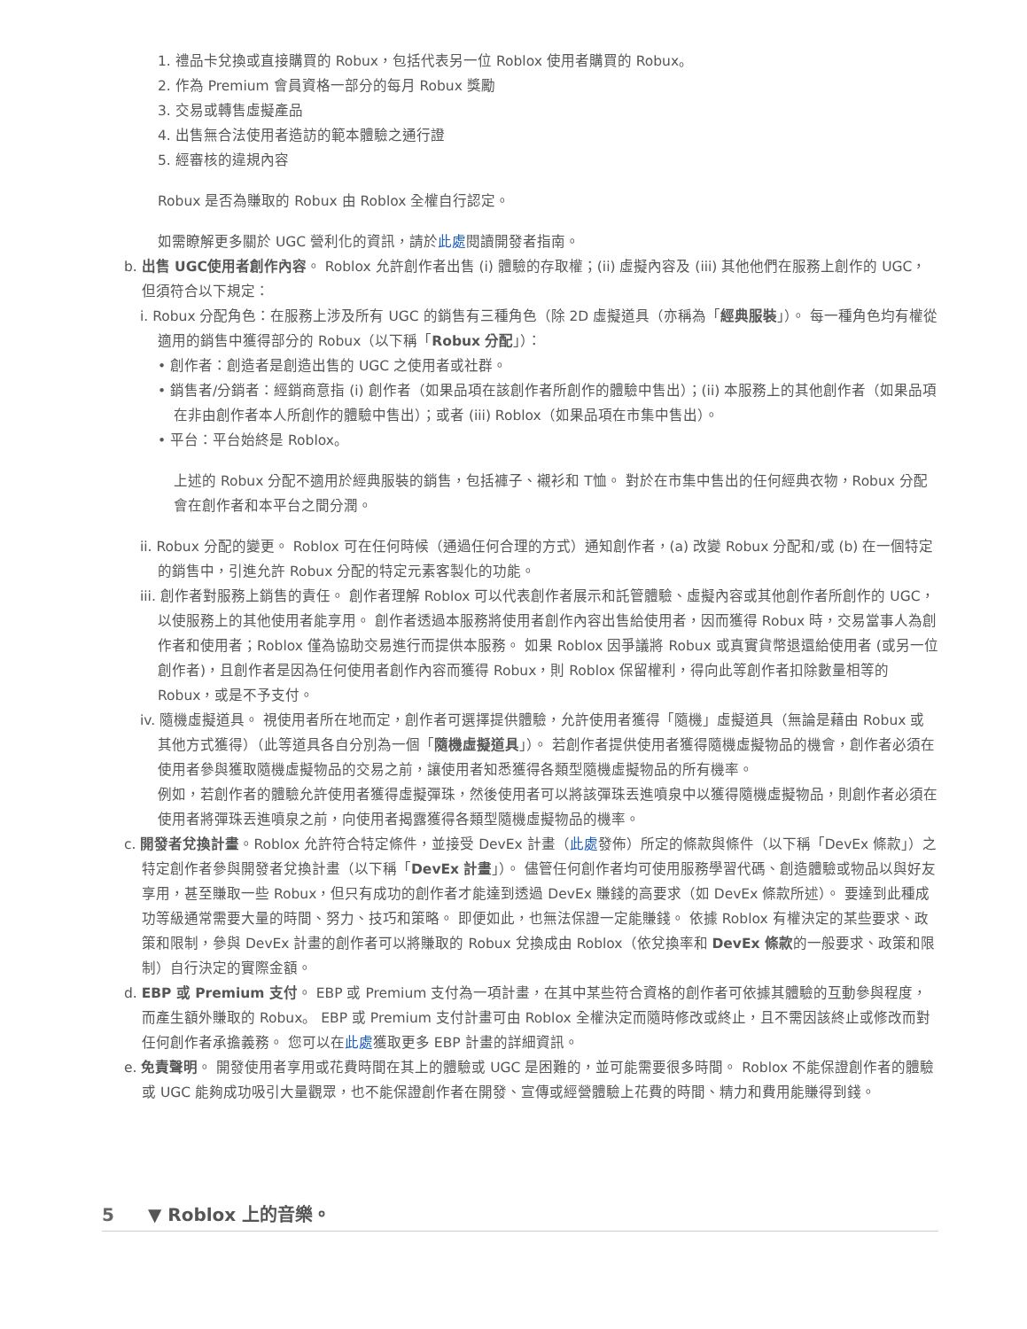1. 禮品卡兌換或直接購買的 Robux，包括代表另一位 Roblox 使用者購買的 Robux。
2. 作為 Premium 會員資格一部分的每月 Robux 獎勵
3. 交易或轉售虛擬產品
4. 出售無合法使用者造訪的範本體驗之通行證
5. 經審核的違規內容
Robux 是否為賺取的 Robux 由 Roblox 全權自行認定。
如需瞭解更多關於 UGC 營利化的資訊，請於此處閱讀開發者指南。
b. 出售 UGC使用者創作內容。 Roblox 允許創作者出售 (i) 體驗的存取權；(ii) 虛擬內容及 (iii) 其他他們在服務上創作的 UGC，但須符合以下規定：
i. Robux 分配角色：在服務上涉及所有 UGC 的銷售有三種角色（除 2D 虛擬道具（亦稱為「經典服裝」）。 每一種角色均有權從適用的銷售中獲得部分的 Robux（以下稱「Robux 分配」）：
• 創作者：創造者是創造出售的 UGC 之使用者或社群。
• 銷售者/分銷者：經銷商意指 (i) 創作者（如果品項在該創作者所創作的體驗中售出）；(ii) 本服務上的其他創作者（如果品項在非由創作者本人所創作的體驗中售出）；或者 (iii) Roblox（如果品項在市集中售出）。
• 平台：平台始終是 Roblox。
上述的 Robux 分配不適用於經典服裝的銷售，包括褲子、襯衫和 T恤。 對於在市集中售出的任何經典衣物，Robux 分配會在創作者和本平台之間分潤。
ii. Robux 分配的變更。 Roblox 可在任何時候（通過任何合理的方式）通知創作者，(a) 改變 Robux 分配和/或 (b) 在一個特定的銷售中，引進允許 Robux 分配的特定元素客製化的功能。
iii. 創作者對服務上銷售的責任。 創作者理解 Roblox 可以代表創作者展示和託管體驗、虛擬內容或其他創作者所創作的 UGC，以使服務上的其他使用者能享用。 創作者透過本服務將使用者創作內容出售給使用者，因而獲得 Robux 時，交易當事人為創作者和使用者；Roblox 僅為協助交易進行而提供本服務。 如果 Roblox 因爭議將 Robux 或真實貨幣退還給使用者 (或另一位創作者)，且創作者是因為任何使用者創作內容而獲得 Robux，則 Roblox 保留權利，得向此等創作者扣除數量相等的 Robux，或是不予支付。
iv. 隨機虛擬道具。 視使用者所在地而定，創作者可選擇提供體驗，允許使用者獲得「隨機」虛擬道具（無論是藉由 Robux 或其他方式獲得）（此等道具各自分別為一個「隨機虛擬道具」）。 若創作者提供使用者獲得隨機虛擬物品的機會，創作者必須在使用者參與獲取隨機虛擬物品的交易之前，讓使用者知悉獲得各類型隨機虛擬物品的所有機率。
例如，若創作者的體驗允許使用者獲得虛擬彈珠，然後使用者可以將該彈珠丟進噴泉中以獲得隨機虛擬物品，則創作者必須在使用者將彈珠丟進噴泉之前，向使用者揭露獲得各類型隨機虛擬物品的機率。
c. 開發者兌換計畫。Roblox 允許符合特定條件，並接受 DevEx 計畫（此處發佈）所定的條款與條件（以下稱「DevEx 條款」）之特定創作者參與開發者兌換計畫（以下稱「DevEx 計畫」）。 儘管任何創作者均可使用服務學習代碼、創造體驗或物品以與好友享用，甚至賺取一些 Robux，但只有成功的創作者才能達到透過 DevEx 賺錢的高要求（如 DevEx 條款所述）。 要達到此種成功等級通常需要大量的時間、努力、技巧和策略。 即便如此，也無法保證一定能賺錢。 依據 Roblox 有權決定的某些要求、政策和限制，參與 DevEx 計畫的創作者可以將賺取的 Robux 兌換成由 Roblox（依兌換率和 DevEx 條款的一般要求、政策和限制）自行決定的實際金額。
d. EBP 或 Premium 支付。 EBP 或 Premium 支付為一項計畫，在其中某些符合資格的創作者可依據其體驗的互動參與程度，而產生額外賺取的 Robux。 EBP 或 Premium 支付計畫可由 Roblox 全權決定而隨時修改或終止，且不需因該終止或修改而對任何創作者承擔義務。 您可以在此處獲取更多 EBP 計畫的詳細資訊。
e. 免責聲明。 開發使用者享用或花費時間在其上的體驗或 UGC 是困難的，並可能需要很多時間。 Roblox 不能保證創作者的體驗或 UGC 能夠成功吸引大量觀眾，也不能保證創作者在開發、宣傳或經營體驗上花費的時間、精力和費用能賺得到錢。
5 ▼ Roblox 上的音樂。